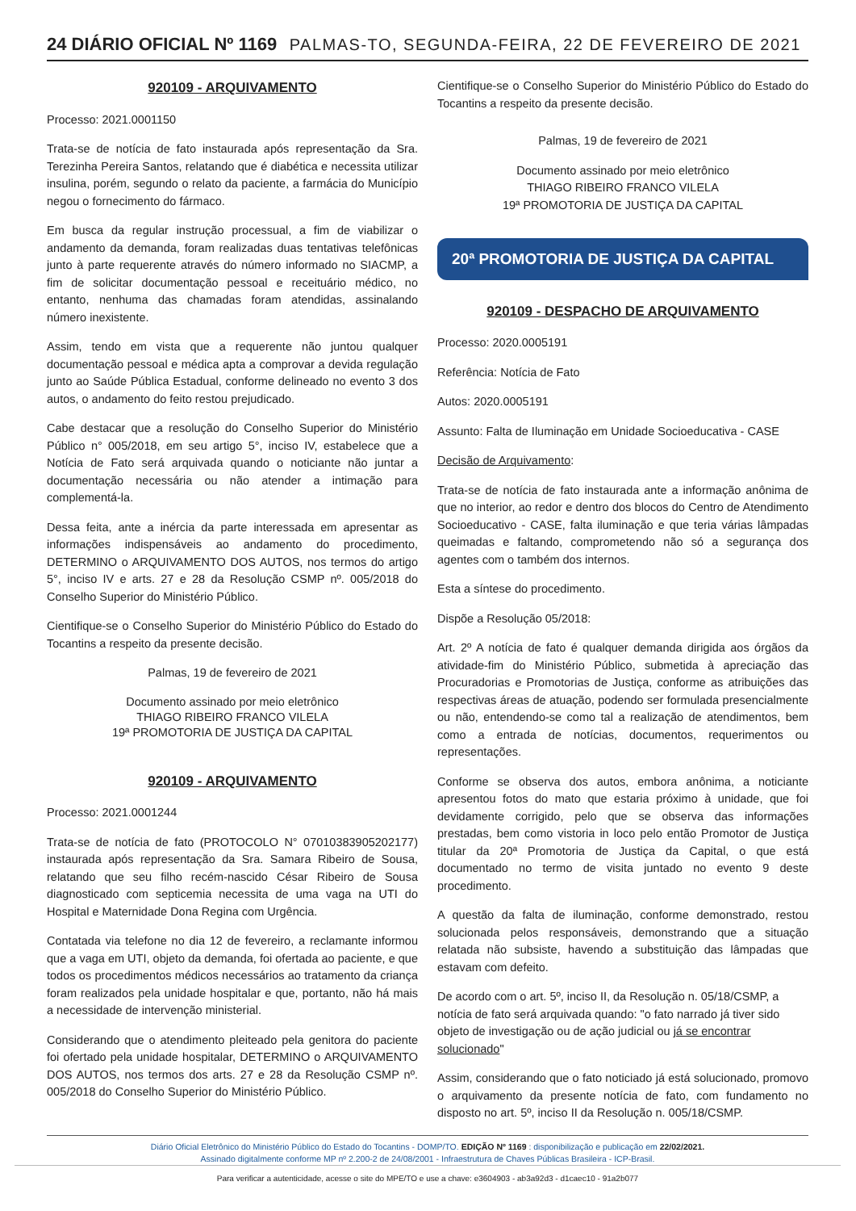24 DIÁRIO OFICIAL Nº 1169 PALMAS-TO, SEGUNDA-FEIRA, 22 DE FEVEREIRO DE 2021
920109 - ARQUIVAMENTO
Processo: 2021.0001150
Trata-se de notícia de fato instaurada após representação da Sra. Terezinha Pereira Santos, relatando que é diabética e necessita utilizar insulina, porém, segundo o relato da paciente, a farmácia do Município negou o fornecimento do fármaco.
Em busca da regular instrução processual, a fim de viabilizar o andamento da demanda, foram realizadas duas tentativas telefônicas junto à parte requerente através do número informado no SIACMP, a fim de solicitar documentação pessoal e receituário médico, no entanto, nenhuma das chamadas foram atendidas, assinalando número inexistente.
Assim, tendo em vista que a requerente não juntou qualquer documentação pessoal e médica apta a comprovar a devida regulação junto ao Saúde Pública Estadual, conforme delineado no evento 3 dos autos, o andamento do feito restou prejudicado.
Cabe destacar que a resolução do Conselho Superior do Ministério Público n° 005/2018, em seu artigo 5°, inciso IV, estabelece que a Notícia de Fato será arquivada quando o noticiante não juntar a documentação necessária ou não atender a intimação para complementá-la.
Dessa feita, ante a inércia da parte interessada em apresentar as informações indispensáveis ao andamento do procedimento, DETERMINO o ARQUIVAMENTO DOS AUTOS, nos termos do artigo 5°, inciso IV e arts. 27 e 28 da Resolução CSMP nº. 005/2018 do Conselho Superior do Ministério Público.
Cientifique-se o Conselho Superior do Ministério Público do Estado do Tocantins a respeito da presente decisão.
Palmas, 19 de fevereiro de 2021
Documento assinado por meio eletrônico
THIAGO RIBEIRO FRANCO VILELA
19ª PROMOTORIA DE JUSTIÇA DA CAPITAL
920109 - ARQUIVAMENTO
Processo: 2021.0001244
Trata-se de notícia de fato (PROTOCOLO N° 07010383905202177) instaurada após representação da Sra. Samara Ribeiro de Sousa, relatando que seu filho recém-nascido César Ribeiro de Sousa diagnosticado com septicemia necessita de uma vaga na UTI do Hospital e Maternidade Dona Regina com Urgência.
Contatada via telefone no dia 12 de fevereiro, a reclamante informou que a vaga em UTI, objeto da demanda, foi ofertada ao paciente, e que todos os procedimentos médicos necessários ao tratamento da criança foram realizados pela unidade hospitalar e que, portanto, não há mais a necessidade de intervenção ministerial.
Considerando que o atendimento pleiteado pela genitora do paciente foi ofertado pela unidade hospitalar, DETERMINO o ARQUIVAMENTO DOS AUTOS, nos termos dos arts. 27 e 28 da Resolução CSMP nº. 005/2018 do Conselho Superior do Ministério Público.
Cientifique-se o Conselho Superior do Ministério Público do Estado do Tocantins a respeito da presente decisão.
Palmas, 19 de fevereiro de 2021
Documento assinado por meio eletrônico
THIAGO RIBEIRO FRANCO VILELA
19ª PROMOTORIA DE JUSTIÇA DA CAPITAL
20ª PROMOTORIA DE JUSTIÇA DA CAPITAL
920109 - DESPACHO DE ARQUIVAMENTO
Processo: 2020.0005191
Referência: Notícia de Fato
Autos: 2020.0005191
Assunto: Falta de Iluminação em Unidade Socioeducativa - CASE
Decisão de Arquivamento:
Trata-se de notícia de fato instaurada ante a informação anônima de que no interior, ao redor e dentro dos blocos do Centro de Atendimento Socioeducativo - CASE, falta iluminação e que teria várias lâmpadas queimadas e faltando, comprometendo não só a segurança dos agentes com o também dos internos.
Esta a síntese do procedimento.
Dispõe a Resolução 05/2018:
Art. 2º A notícia de fato é qualquer demanda dirigida aos órgãos da atividade-fim do Ministério Público, submetida à apreciação das Procuradorias e Promotorias de Justiça, conforme as atribuições das respectivas áreas de atuação, podendo ser formulada presencialmente ou não, entendendo-se como tal a realização de atendimentos, bem como a entrada de notícias, documentos, requerimentos ou representações.
Conforme se observa dos autos, embora anônima, a noticiante apresentou fotos do mato que estaria próximo à unidade, que foi devidamente corrigido, pelo que se observa das informações prestadas, bem como vistoria in loco pelo então Promotor de Justiça titular da 20ª Promotoria de Justiça da Capital, o que está documentado no termo de visita juntado no evento 9 deste procedimento.
A questão da falta de iluminação, conforme demonstrado, restou solucionada pelos responsáveis, demonstrando que a situação relatada não subsiste, havendo a substituição das lâmpadas que estavam com defeito.
De acordo com o art. 5º, inciso II, da Resolução n. 05/18/CSMP, a notícia de fato será arquivada quando: "o fato narrado já tiver sido objeto de investigação ou de ação judicial ou já se encontrar solucionado"
Assim, considerando que o fato noticiado já está solucionado, promovo o arquivamento da presente notícia de fato, com fundamento no disposto no art. 5º, inciso II da Resolução n. 005/18/CSMP.
Diário Oficial Eletrônico do Ministério Público do Estado do Tocantins - DOMP/TO. EDIÇÃO Nº 1169 : disponibilização e publicação em 22/02/2021.
Assinado digitalmente conforme MP nº 2.200-2 de 24/08/2001 - Infraestrutura de Chaves Públicas Brasileira - ICP-Brasil.
Para verificar a autenticidade, acesse o site do MPE/TO e use a chave: e3604903 - ab3a92d3 - d1caec10 - 91a2b077